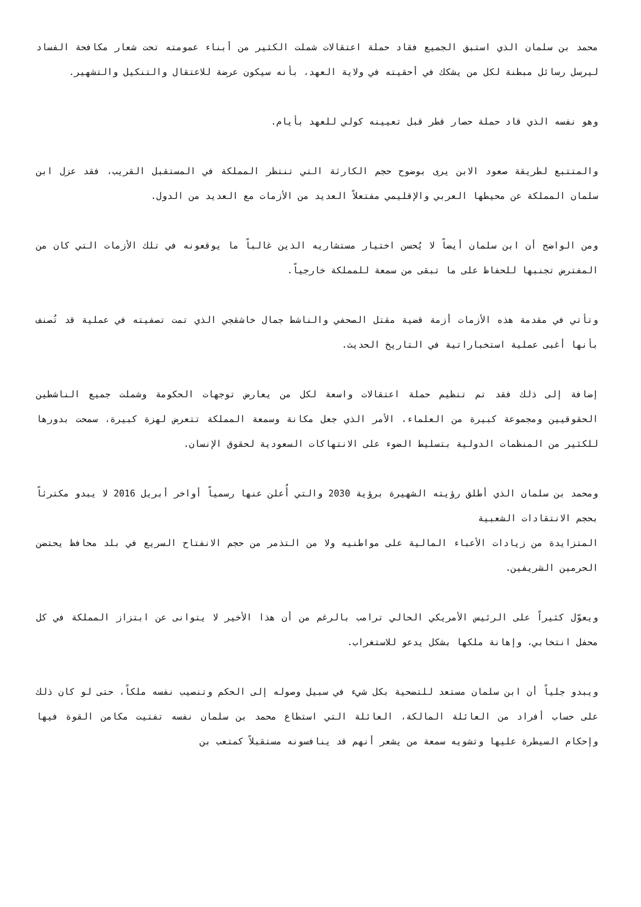محمد بن سلمان الذي استبق الجميع فقاد حملة اعتقالات شملت الكثير من أبناء عمومته تحت شعار مكافحة الفساد ليرسل رسائل مبطنة لكل من يشكك في أحقيته في ولاية العهد، بأنه سيكون عرضة للاعتقال والتنكيل والتشهير.
وهو نفسه الذي قاد حملة حصار قطر قبل تعيينه كولي للعهد بأيام.
والمتتبع لطريقة صعود الابن يرى بوضوح حجم الكارثة التي تنتظر المملكة في المستقبل القريب، فقد عزل ابن سلمان المملكة عن محيطها العربي والإقليمي مفتعلاً العديد من الأزمات مع العديد من الدول.
ومن الواضح أن ابن سلمان أيضاً لا يُحسن اختيار مستشاريه الذين غالباً ما يوقعونه في تلك الأزمات التي كان من المفترض تجنبها للحفاظ على ما تبقى من سمعة للمملكة خارجياً.
وتأتي في مقدمة هذه الأزمات أزمة قضية مقتل الصحفي والناشط جمال خاشقجي الذي تمت تصفيته في عملية قد تُصنف بأنها أغبى عملية استخباراتية في التاريخ الحديث.
إضافة إلى ذلك فقد تم تنظيم حملة اعتقالات واسعة لكل من يعارض توجهات الحكومة وشملت جميع الناشطين الحقوقيين ومجموعة كبيرة من العلماء، الأمر الذي جعل مكانة وسمعة المملكة تتعرض لهزة كبيرة، سمحت بدورها للكثير من المنظمات الدولية بتسليط الضوء على الانتهاكات السعودية لحقوق الإنسان.
ومحمد بن سلمان الذي أطلق رؤيته الشهيرة برؤية 2030 والتي أُعلن عنها رسمياً أواخر أبريل 2016 لا يبدو مكترثاً بحجم الانتقادات الشعبية
المتزايدة من زيادات الأعباء المالية على مواطنيه ولا من التذمر من حجم الانفتاح السريع في بلد محافظ يحتضن الحرمين الشريفين.
ويعوّل كثيراً على الرئيس الأمريكي الحالي ترامب بالرغم من أن هذا الأخير لا يتوانى عن ابتزاز المملكة في كل محفل انتخابي، وإهانة ملكها بشكل يدعو للاستغراب.
ويبدو جلياً أن ابن سلمان مستعد للتضحية بكل شيء في سبيل وصوله إلى الحكم وتنصيب نفسه ملكاً، حتى لو كان ذلك على حساب أفراد من العائلة المالكة، العائلة التي استطاع محمد بن سلمان نفسه تفتيت مكامن القوة فيها وإحكام السيطرة عليها وتشويه سمعة من يشعر أنهم قد ينافسونه مستقبلاً كمتعب بن